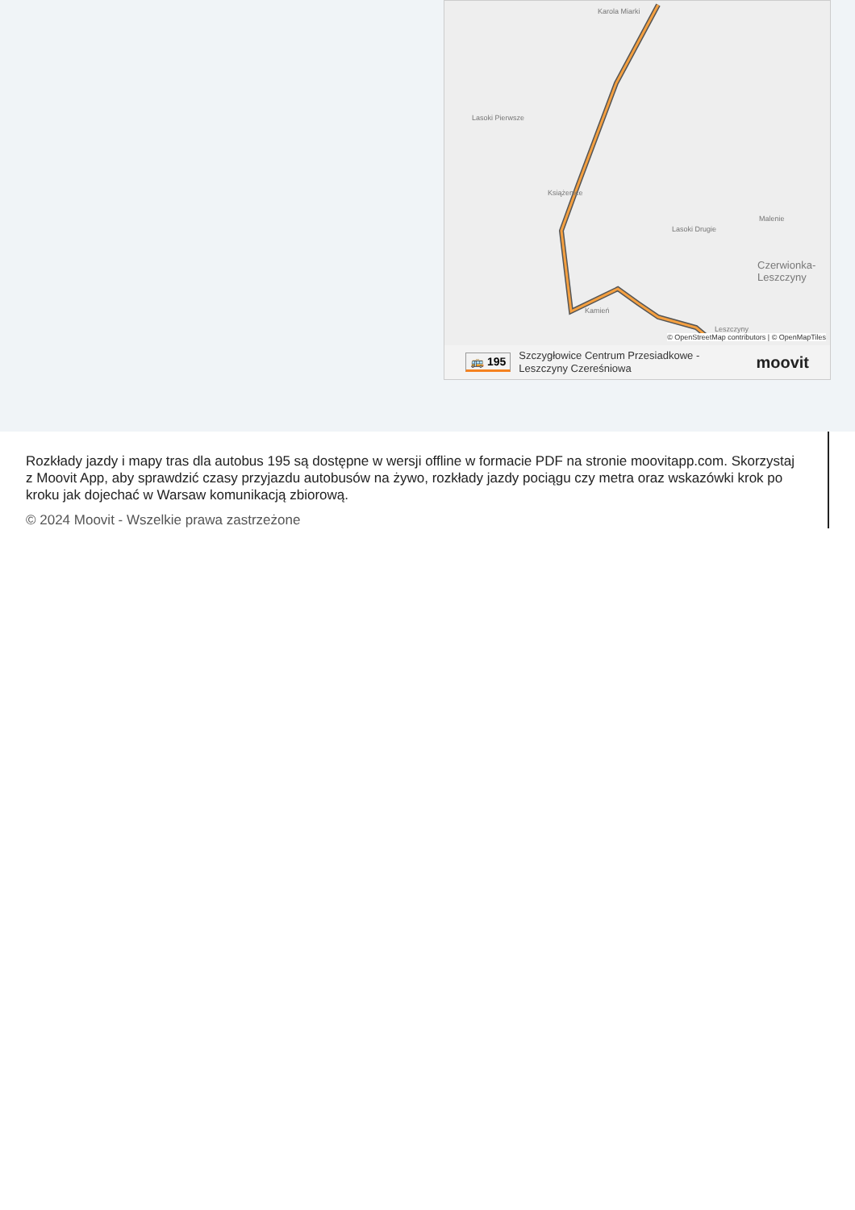Karola Miarki
Lasoki Pierwsze
Książenice
Lasoki Drugie
Malenie
Czerwionka-
Leszczyny
Kamień
Leszczyny
© OpenStreetMap contributors | © OpenMapTiles
🚌 195 Szczygłowice Centrum Przesiadkowe -
Leszczyny Czereśniowa moovit
Rozkłady jazdy i mapy tras dla autobus 195 są dostępne w wersji offline w formacie PDF na stronie moovitapp.com. Skorzystaj z Moovit App, aby sprawdzić czasy przyjazdu autobusów na żywo, rozkłady jazdy pociągu czy metra oraz wskazówki krok po kroku jak dojechać w Warsaw komunikacją zbiorową.
© 2024 Moovit - Wszelkie prawa zastrzeżone